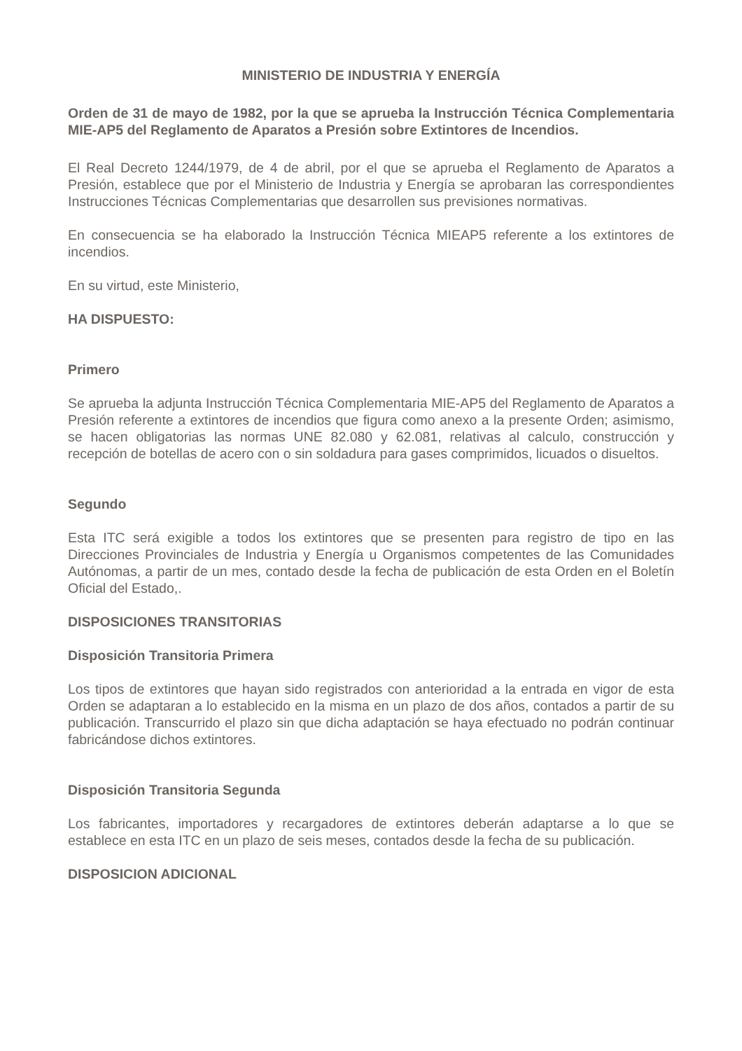MINISTERIO DE INDUSTRIA Y ENERGÍA
Orden de 31 de mayo de 1982, por la que se aprueba la Instrucción Técnica Complementaria MIE-AP5 del Reglamento de Aparatos a Presión sobre Extintores de Incendios.
El Real Decreto 1244/1979, de 4 de abril, por el que se aprueba el Reglamento de Aparatos a Presión, establece que por el Ministerio de Industria y Energía se aprobaran las correspondientes Instrucciones Técnicas Complementarias que desarrollen sus previsiones normativas.
En consecuencia se ha elaborado la Instrucción Técnica MIEAP5 referente a los extintores de incendios.
En su virtud, este Ministerio,
HA DISPUESTO:
Primero
Se aprueba la adjunta Instrucción Técnica Complementaria MIE-AP5 del Reglamento de Aparatos a Presión referente a extintores de incendios que figura como anexo a la presente Orden; asimismo, se hacen obligatorias las normas UNE 82.080 y 62.081, relativas al calculo, construcción y recepción de botellas de acero con o sin soldadura para gases comprimidos, licuados o disueltos.
Segundo
Esta ITC será exigible a todos los extintores que se presenten para registro de tipo en las Direcciones Provinciales de Industria y Energía u Organismos competentes de las Comunidades Autónomas, a partir de un mes, contado desde la fecha de publicación de esta Orden en el Boletín Oficial del Estado,.
DISPOSICIONES TRANSITORIAS
Disposición Transitoria Primera
Los tipos de extintores que hayan sido registrados con anterioridad a la entrada en vigor de esta Orden se adaptaran a lo establecido en la misma en un plazo de dos años, contados a partir de su publicación. Transcurrido el plazo sin que dicha adaptación se haya efectuado no podrán continuar fabricándose dichos extintores.
Disposición Transitoria Segunda
Los fabricantes, importadores y recargadores de extintores deberán adaptarse a lo que se establece en esta ITC en un plazo de seis meses, contados desde la fecha de su publicación.
DISPOSICION ADICIONAL